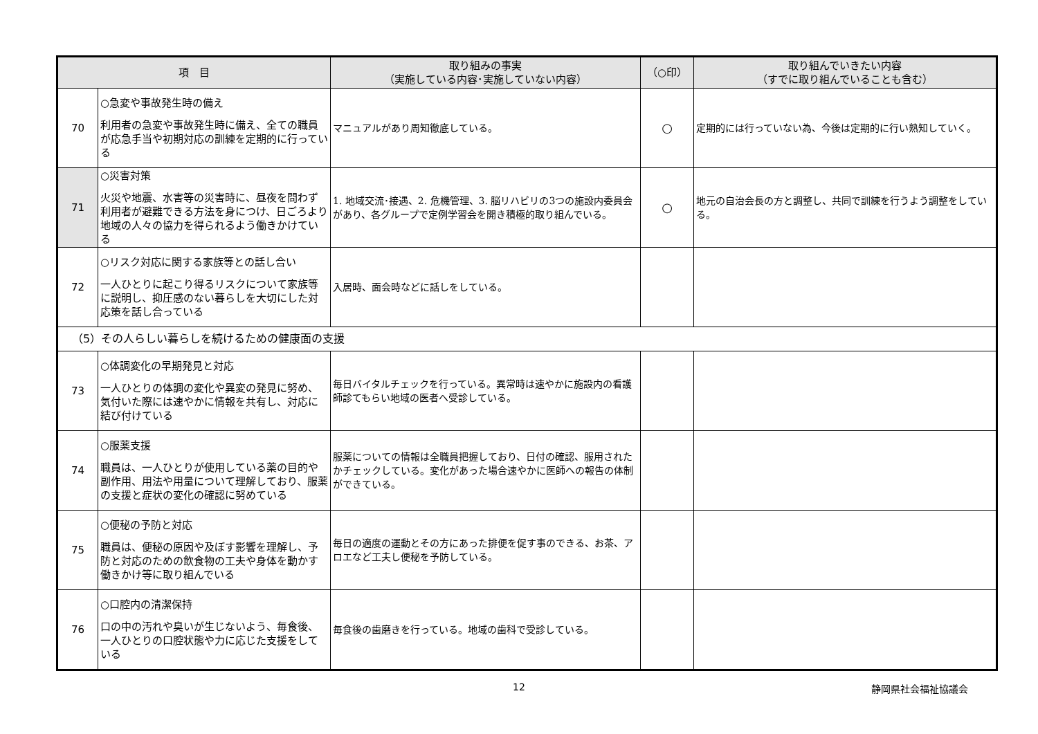| 項 目 | | 取り組みの事実 （実施している内容･実施していない内容） | （○印） | 取り組んでいきたい内容 （すでに取り組んでいることも含む） |
| --- | --- | --- | --- | --- |
| 70 | ○急変や事故発生時の備え 利用者の急変や事故発生時に備え、全ての職員が応急手当や初期対応の訓練を定期的に行っている | マニュアルがあり周知徹底している。 | ○ | 定期的には行っていない為、今後は定期的に行い熟知していく。 |
| 71 | ○災害対策 火災や地震、水害等の災害時に、昼夜を問わず利用者が避難できる方法を身につけ、日ごろより地域の人々の協力を得られるよう働きかけている | 1. 地域交流･接遇、2. 危機管理、3. 脳リハビリの3つの施設内委員会があり、各グループで定例学習会を開き積極的取り組んでいる。 | ○ | 地元の自治会長の方と調整し、共同で訓練を行うよう調整をしている。 |
| 72 | ○リスク対応に関する家族等との話し合い 一人ひとりに起こり得るリスクについて家族等に説明し、抑圧感のない暮らしを大切にした対応策を話し合っている | 入居時、面会時などに話しをしている。 | | |
| （5）その人らしい暮らしを続けるための健康面の支援 | | | | |
| 73 | ○体調変化の早期発見と対応 一人ひとりの体調の変化や異変の発見に努め、気付いた際には速やかに情報を共有し、対応に結び付けている | 毎日バイタルチェックを行っている。異常時は速やかに施設内の看護師診てもらい地域の医者へ受診している。 | | |
| 74 | ○服薬支援 職員は、一人ひとりが使用している薬の目的や副作用、用法や用量について理解しており、服薬の支援と症状の変化の確認に努めている | 服薬についての情報は全職員把握しており、日付の確認、服用されたかチェックしている。変化があった場合速やかに医師への報告の体制ができている。 | | |
| 75 | ○便秘の予防と対応 職員は、便秘の原因や及ぼす影響を理解し、予防と対応のための飲食物の工夫や身体を動かす働きかけ等に取り組んでいる | 毎日の適度の運動とその方にあった排便を促す事のできる、お茶、アロエなど工夫し便秘を予防している。 | | |
| 76 | ○口腔内の清潔保持 口の中の汚れや臭いが生じないよう、毎食後、一人ひとりの口腔状態や力に応じた支援をしている | 毎食後の歯磨きを行っている。地域の歯科で受診している。 | | |
12 静岡県社会福祉協議会